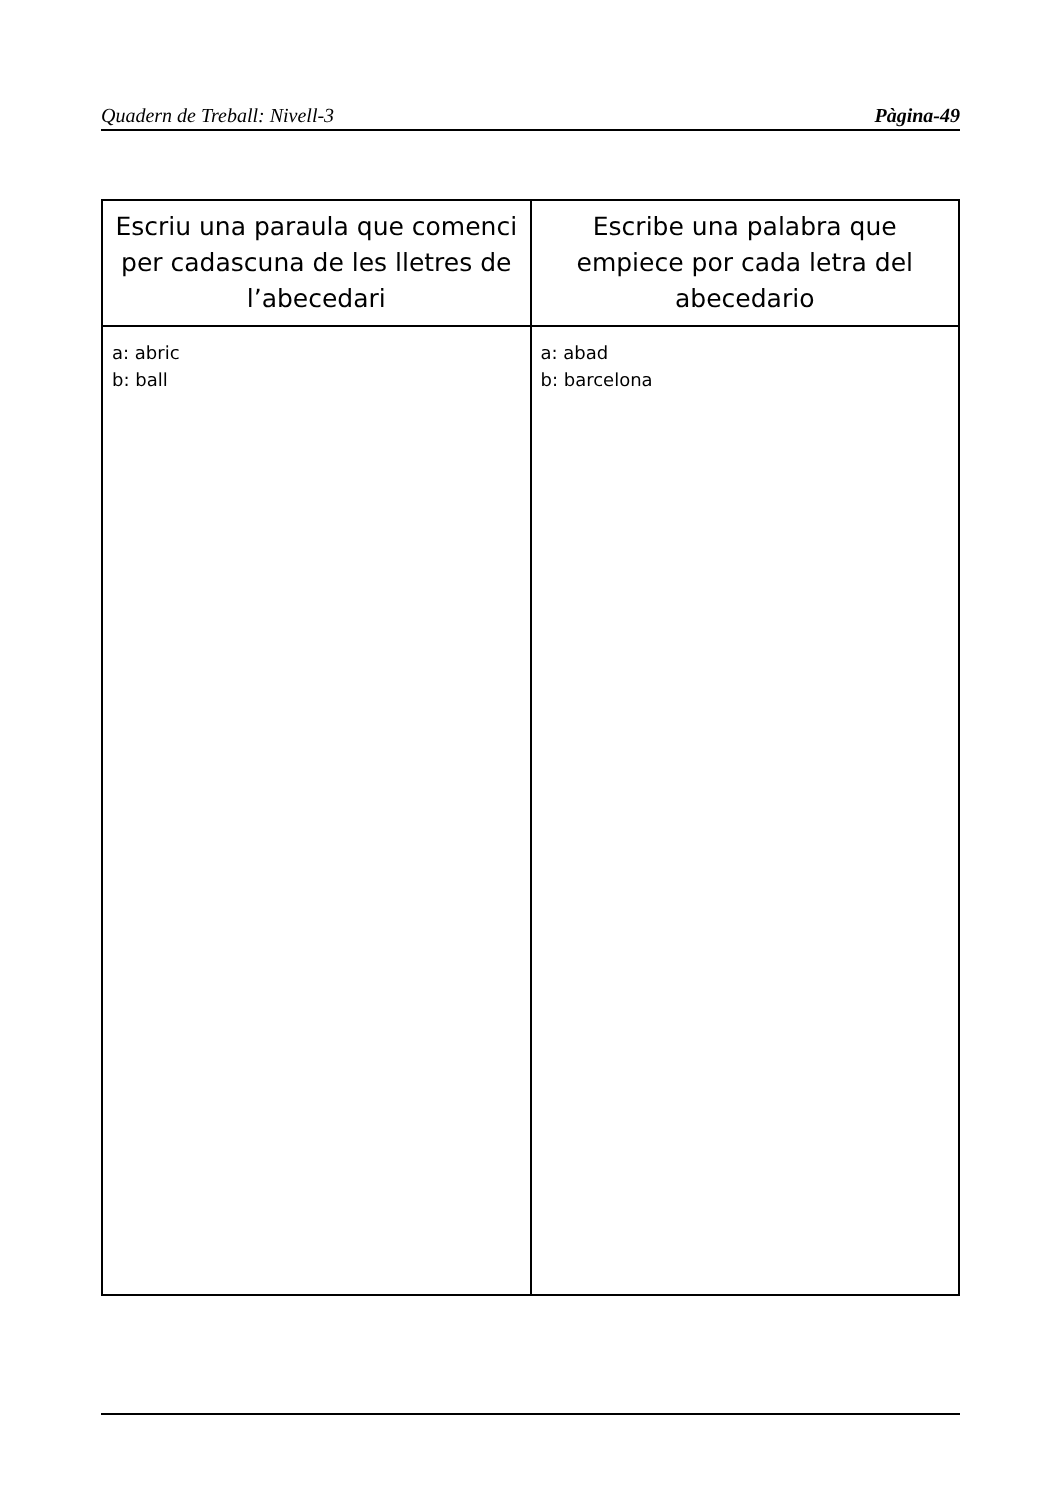Quadern de Treball: Nivell-3 Pàgina-49
| Escriu una paraula que comenci per cadascuna de les lletres de l’abecedari | Escribe una palabra que empiece por cada letra del abecedario |
| --- | --- |
| a: abric b: ball | a: abad b: barcelona |